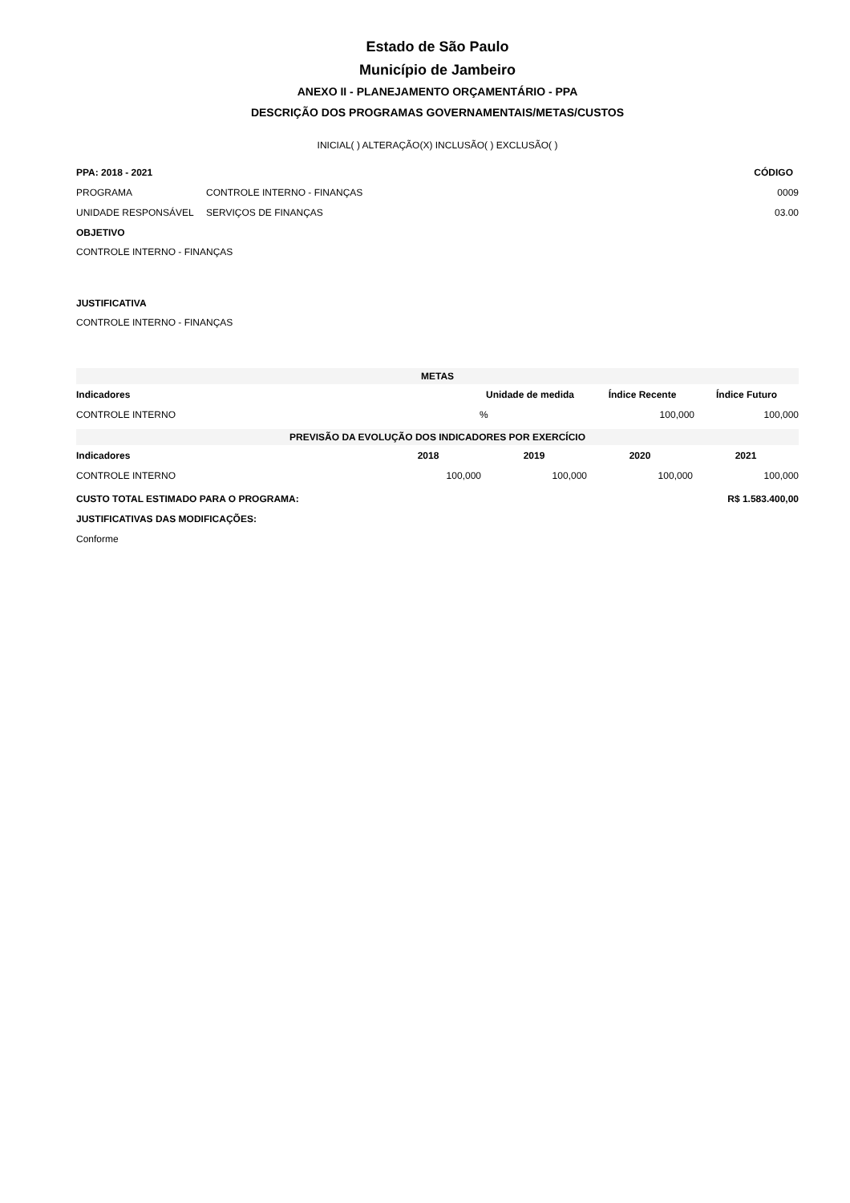Estado de São Paulo
Município de Jambeiro
ANEXO II - PLANEJAMENTO ORÇAMENTÁRIO - PPA
DESCRIÇÃO DOS PROGRAMAS GOVERNAMENTAIS/METAS/CUSTOS
INICIAL( ) ALTERAÇÃO(X) INCLUSÃO( ) EXCLUSÃO( )
| PPA: 2018 - 2021 | | CÓDIGO |
| --- | --- | --- |
| PROGRAMA | CONTROLE INTERNO - FINANÇAS | 0009 |
| UNIDADE RESPONSÁVEL | SERVIÇOS DE FINANÇAS | 03.00 |
OBJETIVO
CONTROLE INTERNO - FINANÇAS
JUSTIFICATIVA
CONTROLE INTERNO - FINANÇAS
| METAS | | | |
| --- | --- | --- | --- |
| Indicadores | Unidade de medida | Índice Recente | Índice Futuro |
| CONTROLE INTERNO | % | 100,000 | 100,000 |
| PREVISÃO DA EVOLUÇÃO DOS INDICADORES POR EXERCÍCIO | | | | |
| --- | --- | --- | --- | --- |
| Indicadores | 2018 | 2019 | 2020 | 2021 |
| CONTROLE INTERNO | 100,000 | 100,000 | 100,000 | 100,000 |
| CUSTO TOTAL ESTIMADO PARA O PROGRAMA: | R$ 1.583.400,00 |
| --- | --- |
| JUSTIFICATIVAS DAS MODIFICAÇÕES: | |
| Conforme | |